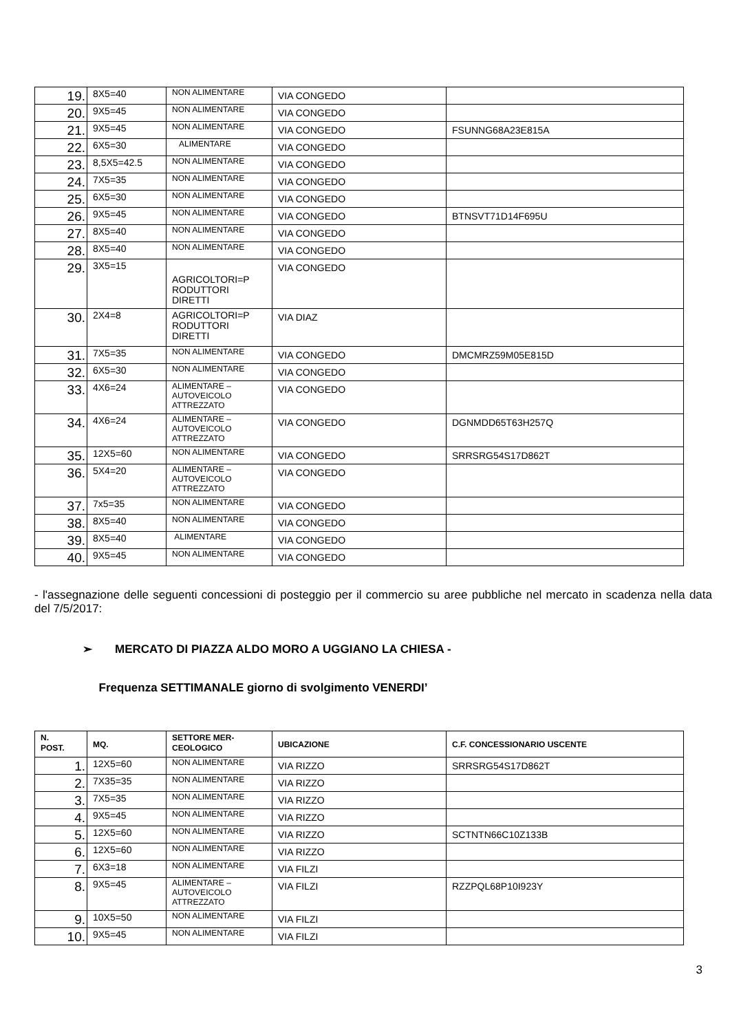| 19. | 8X5=40 | NON ALIMENTARE | VIA CONGEDO | |
| 20. | 9X5=45 | NON ALIMENTARE | VIA CONGEDO | |
| 21. | 9X5=45 | NON ALIMENTARE | VIA CONGEDO | FSUNNG68A23E815A |
| 22. | 6X5=30 | ALIMENTARE | VIA CONGEDO | |
| 23. | 8,5X5=42.5 | NON ALIMENTARE | VIA CONGEDO | |
| 24. | 7X5=35 | NON ALIMENTARE | VIA CONGEDO | |
| 25. | 6X5=30 | NON ALIMENTARE | VIA CONGEDO | |
| 26. | 9X5=45 | NON ALIMENTARE | VIA CONGEDO | BTNSVT71D14F695U |
| 27. | 8X5=40 | NON ALIMENTARE | VIA CONGEDO | |
| 28. | 8X5=40 | NON ALIMENTARE | VIA CONGEDO | |
| 29. | 3X5=15 | AGRICOLTORI=P RODUTTORI DIRETTI | VIA CONGEDO | |
| 30. | 2X4=8 | AGRICOLTORI=P RODUTTORI DIRETTI | VIA DIAZ | |
| 31. | 7X5=35 | NON ALIMENTARE | VIA CONGEDO | DMCMRZ59M05E815D |
| 32. | 6X5=30 | NON ALIMENTARE | VIA CONGEDO | |
| 33. | 4X6=24 | ALIMENTARE – AUTOVEICOLO ATTREZZATO | VIA CONGEDO | |
| 34. | 4X6=24 | ALIMENTARE – AUTOVEICOLO ATTREZZATO | VIA CONGEDO | DGNMDD65T63H257Q |
| 35. | 12X5=60 | NON ALIMENTARE | VIA CONGEDO | SRRSRG54S17D862T |
| 36. | 5X4=20 | ALIMENTARE – AUTOVEICOLO ATTREZZATO | VIA CONGEDO | |
| 37. | 7x5=35 | NON ALIMENTARE | VIA CONGEDO | |
| 38. | 8X5=40 | NON ALIMENTARE | VIA CONGEDO | |
| 39. | 8X5=40 | ALIMENTARE | VIA CONGEDO | |
| 40. | 9X5=45 | NON ALIMENTARE | VIA CONGEDO | |
- l'assegnazione delle seguenti concessioni di posteggio per il commercio su aree pubbliche nel mercato in scadenza nella data del 7/5/2017:
➢ MERCATO DI PIAZZA ALDO MORO A UGGIANO LA CHIESA -
Frequenza SETTIMANALE giorno di svolgimento VENERDI’
| N. POST. | MQ. | SETTORE MER- CEOLOGICO | UBICAZIONE | C.F. CONCESSIONARIO USCENTE |
| --- | --- | --- | --- | --- |
| 1. | 12X5=60 | NON ALIMENTARE | VIA RIZZO | SRRSRG54S17D862T |
| 2. | 7X35=35 | NON ALIMENTARE | VIA RIZZO | |
| 3. | 7X5=35 | NON ALIMENTARE | VIA RIZZO | |
| 4. | 9X5=45 | NON ALIMENTARE | VIA RIZZO | |
| 5. | 12X5=60 | NON ALIMENTARE | VIA RIZZO | SCTNTN66C10Z133B |
| 6. | 12X5=60 | NON ALIMENTARE | VIA RIZZO | |
| 7. | 6X3=18 | NON ALIMENTARE | VIA FILZI | |
| 8. | 9X5=45 | ALIMENTARE – AUTOVEICOLO ATTREZZATO | VIA FILZI | RZZPQL68P10I923Y |
| 9. | 10X5=50 | NON ALIMENTARE | VIA FILZI | |
| 10. | 9X5=45 | NON ALIMENTARE | VIA FILZI | |
3